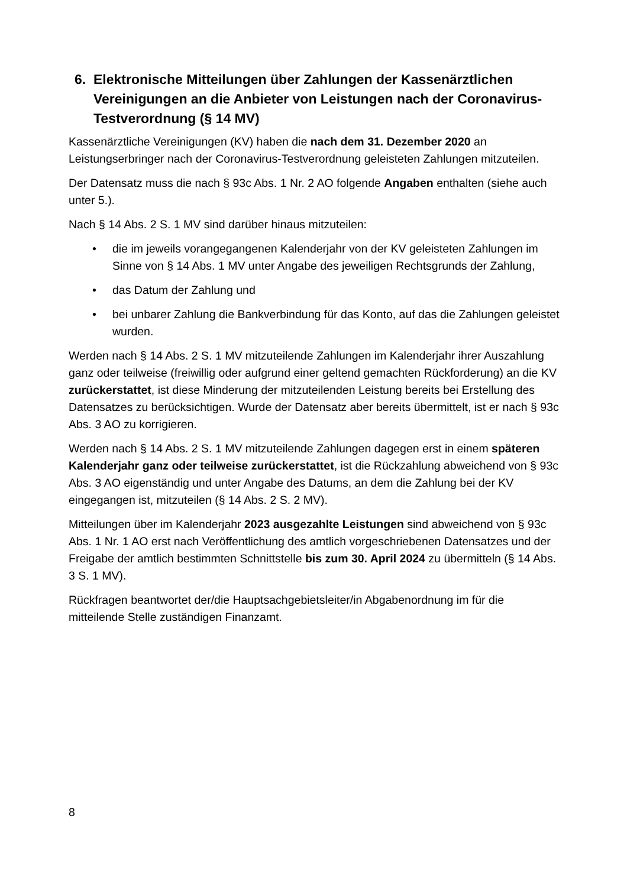6. Elektronische Mitteilungen über Zahlungen der Kassenärztlichen Vereinigungen an die Anbieter von Leistungen nach der Coronavirus-Testverordnung (§ 14 MV)
Kassenärztliche Vereinigungen (KV) haben die nach dem 31. Dezember 2020 an Leistungserbringer nach der Coronavirus-Testverordnung geleisteten Zahlungen mitzuteilen.
Der Datensatz muss die nach § 93c Abs. 1 Nr. 2 AO folgende Angaben enthalten (siehe auch unter 5.).
Nach § 14 Abs. 2 S. 1 MV sind darüber hinaus mitzuteilen:
• die im jeweils vorangegangenen Kalenderjahr von der KV geleisteten Zahlungen im Sinne von § 14 Abs. 1 MV unter Angabe des jeweiligen Rechtsgrunds der Zahlung,
• das Datum der Zahlung und
• bei unbarer Zahlung die Bankverbindung für das Konto, auf das die Zahlungen geleistet wurden.
Werden nach § 14 Abs. 2 S. 1 MV mitzuteilende Zahlungen im Kalenderjahr ihrer Auszahlung ganz oder teilweise (freiwillig oder aufgrund einer geltend gemachten Rückforderung) an die KV zurückerstattet, ist diese Minderung der mitzuteilenden Leistung bereits bei Erstellung des Datensatzes zu berücksichtigen. Wurde der Datensatz aber bereits übermittelt, ist er nach § 93c Abs. 3 AO zu korrigieren.
Werden nach § 14 Abs. 2 S. 1 MV mitzuteilende Zahlungen dagegen erst in einem späteren Kalenderjahr ganz oder teilweise zurückerstattet, ist die Rückzahlung abweichend von § 93c Abs. 3 AO eigenständig und unter Angabe des Datums, an dem die Zahlung bei der KV eingegangen ist, mitzuteilen (§ 14 Abs. 2 S. 2 MV).
Mitteilungen über im Kalenderjahr 2023 ausgezahlte Leistungen sind abweichend von § 93c Abs. 1 Nr. 1 AO erst nach Veröffentlichung des amtlich vorgeschriebenen Datensatzes und der Freigabe der amtlich bestimmten Schnittstelle bis zum 30. April 2024 zu übermitteln (§ 14 Abs. 3 S. 1 MV).
Rückfragen beantwortet der/die Hauptsachgebietsleiter/in Abgabenordnung im für die mitteilende Stelle zuständigen Finanzamt.
8